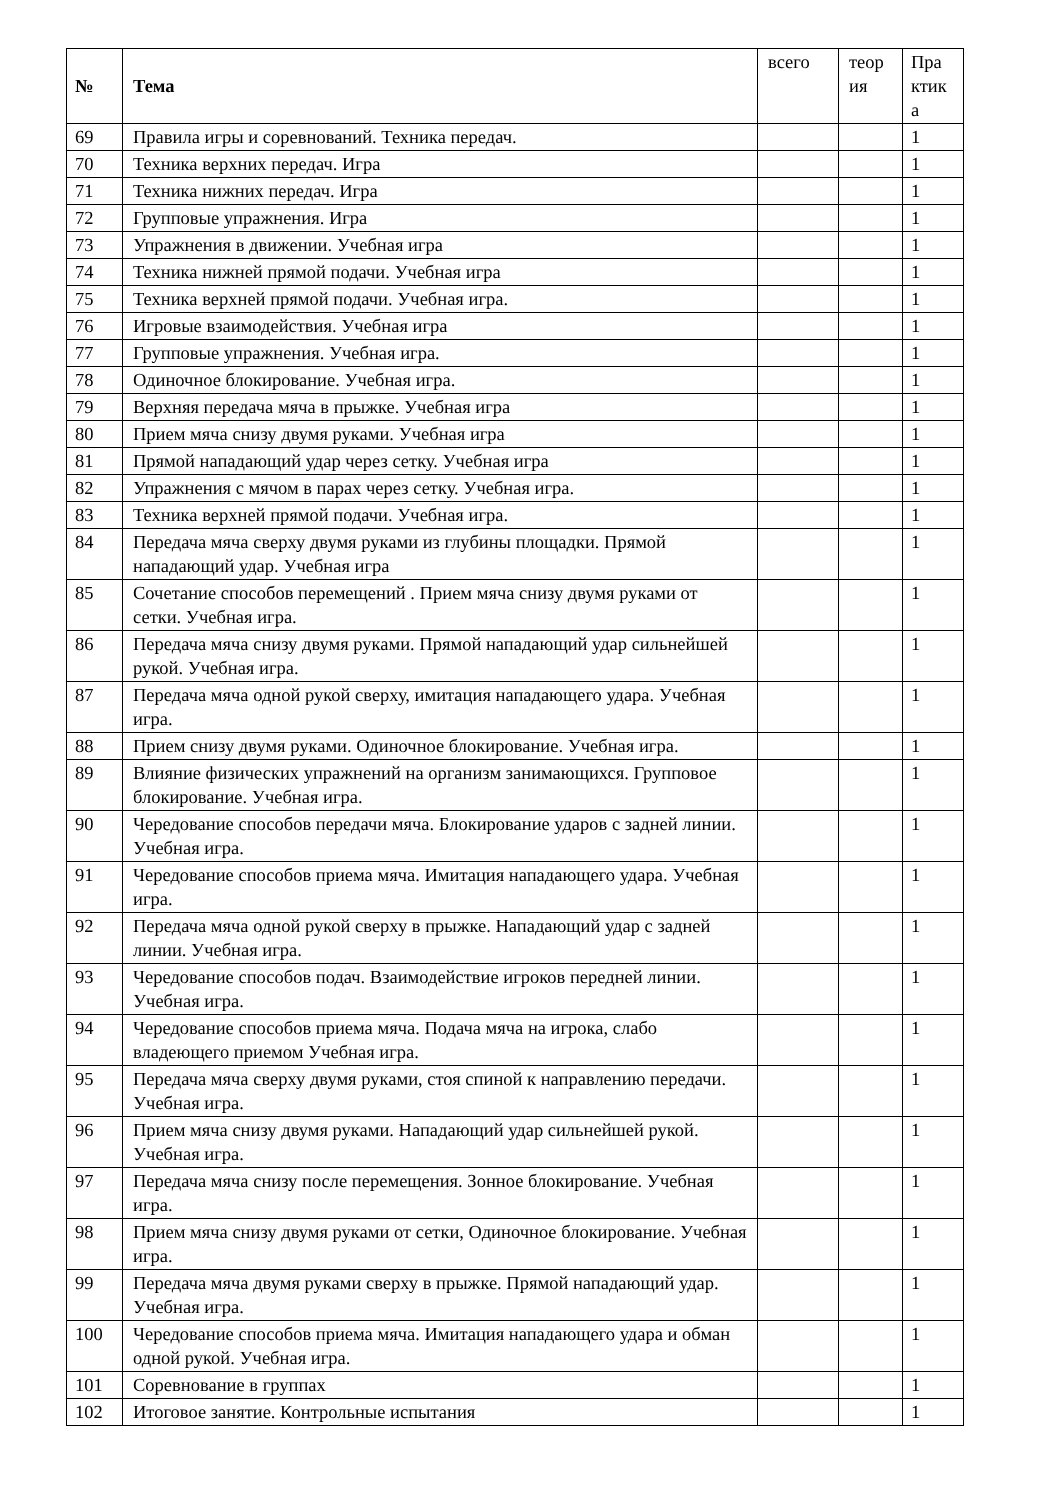| № | Тема | всего | теор ия | Пра ктик а |
| --- | --- | --- | --- | --- |
| 69 | Правила игры и соревнований. Техника передач. | | | 1 |
| 70 | Техника верхних передач. Игра | | | 1 |
| 71 | Техника нижних передач. Игра | | | 1 |
| 72 | Групповые упражнения. Игра | | | 1 |
| 73 | Упражнения в движении. Учебная игра | | | 1 |
| 74 | Техника нижней прямой подачи. Учебная игра | | | 1 |
| 75 | Техника верхней прямой подачи. Учебная игра. | | | 1 |
| 76 | Игровые взаимодействия. Учебная игра | | | 1 |
| 77 | Групповые упражнения. Учебная игра. | | | 1 |
| 78 | Одиночное блокирование. Учебная игра. | | | 1 |
| 79 | Верхняя передача мяча в прыжке. Учебная игра | | | 1 |
| 80 | Прием мяча снизу двумя руками. Учебная игра | | | 1 |
| 81 | Прямой нападающий удар через сетку. Учебная игра | | | 1 |
| 82 | Упражнения с мячом в парах через сетку. Учебная игра. | | | 1 |
| 83 | Техника верхней прямой подачи. Учебная игра. | | | 1 |
| 84 | Передача мяча сверху двумя руками из глубины площадки. Прямой нападающий удар. Учебная игра | | | 1 |
| 85 | Сочетание способов перемещений . Прием мяча снизу двумя руками от сетки. Учебная игра. | | | 1 |
| 86 | Передача мяча снизу двумя руками. Прямой нападающий удар сильнейшей рукой. Учебная игра. | | | 1 |
| 87 | Передача мяча одной рукой сверху, имитация нападающего удара. Учебная игра. | | | 1 |
| 88 | Прием снизу двумя руками. Одиночное блокирование. Учебная игра. | | | 1 |
| 89 | Влияние физических упражнений на организм занимающихся. Групповое блокирование. Учебная игра. | | | 1 |
| 90 | Чередование способов передачи мяча. Блокирование ударов с задней линии. Учебная игра. | | | 1 |
| 91 | Чередование способов приема мяча. Имитация нападающего удара. Учебная игра. | | | 1 |
| 92 | Передача мяча одной рукой сверху в прыжке. Нападающий удар с задней линии. Учебная игра. | | | 1 |
| 93 | Чередование способов подач. Взаимодействие игроков передней линии. Учебная игра. | | | 1 |
| 94 | Чередование способов приема мяча. Подача мяча на игрока, слабо владеющего приемом Учебная игра. | | | 1 |
| 95 | Передача мяча сверху двумя руками, стоя спиной к направлению передачи. Учебная игра. | | | 1 |
| 96 | Прием мяча снизу двумя руками. Нападающий удар сильнейшей рукой. Учебная игра. | | | 1 |
| 97 | Передача мяча снизу после перемещения. Зонное блокирование. Учебная игра. | | | 1 |
| 98 | Прием мяча снизу двумя руками от сетки, Одиночное блокирование. Учебная игра. | | | 1 |
| 99 | Передача мяча двумя руками сверху в прыжке. Прямой нападающий удар. Учебная игра. | | | 1 |
| 100 | Чередование способов приема мяча. Имитация нападающего удара и обман одной рукой. Учебная игра. | | | 1 |
| 101 | Соревнование в группах | | | 1 |
| 102 | Итоговое занятие. Контрольные испытания | | | 1 |